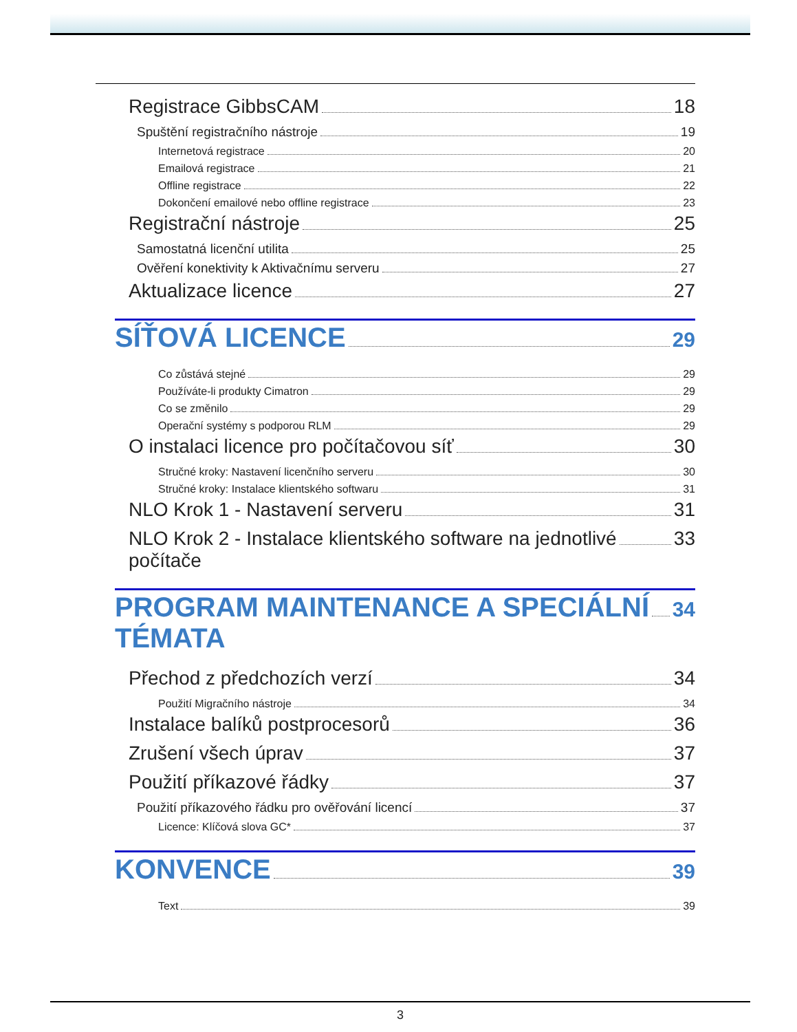Registrace GibbsCAM 18
Spuštění registračního nástroje 19
Internetová registrace 20
Emailová registrace 21
Offline registrace 22
Dokončení emailové nebo offline registrace 23
Registrační nástroje 25
Samostatná licenční utilita 25
Ověření konektivity k Aktivačnímu serveru 27
Aktualizace licence 27
SÍŤOVÁ LICENCE 29
Co zůstává stejné 29
Používáte-li produkty Cimatron 29
Co se změnilo 29
Operační systémy s podporou RLM 29
O instalaci licence pro počítačovou síť 30
Stručné kroky: Nastavení licenčního serveru 30
Stručné kroky: Instalace klientského softwaru 31
NLO Krok 1 - Nastavení serveru 31
NLO Krok 2 - Instalace klientského software na jednotlivé
počítače 33
PROGRAM MAINTENANCE A SPECIÁLNÍ
TÉMATA 34
Přechod z předchozích verzí 34
Použití Migračního nástroje 34
Instalace balíků postprocesorů 36
Zrušení všech úprav 37
Použití příkazové řádky 37
Použití příkazového řádku pro ověřování licencí 37
Licence: Klíčová slova GC* 37
KONVENCE 39
Text 39
3